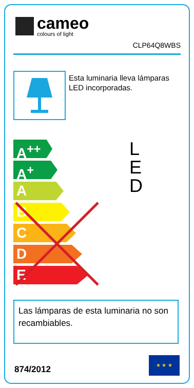cameo
colours of light
CLP64Q8WBS
Esta luminaria lleva lámparas LED incorporadas.
A<sup>++</sup>
A<sup>+</sup>
A
B
C
D
E
L
E
D
Las lámparas de esta luminaria no son recambiables.
874/2012
★ ★ ★